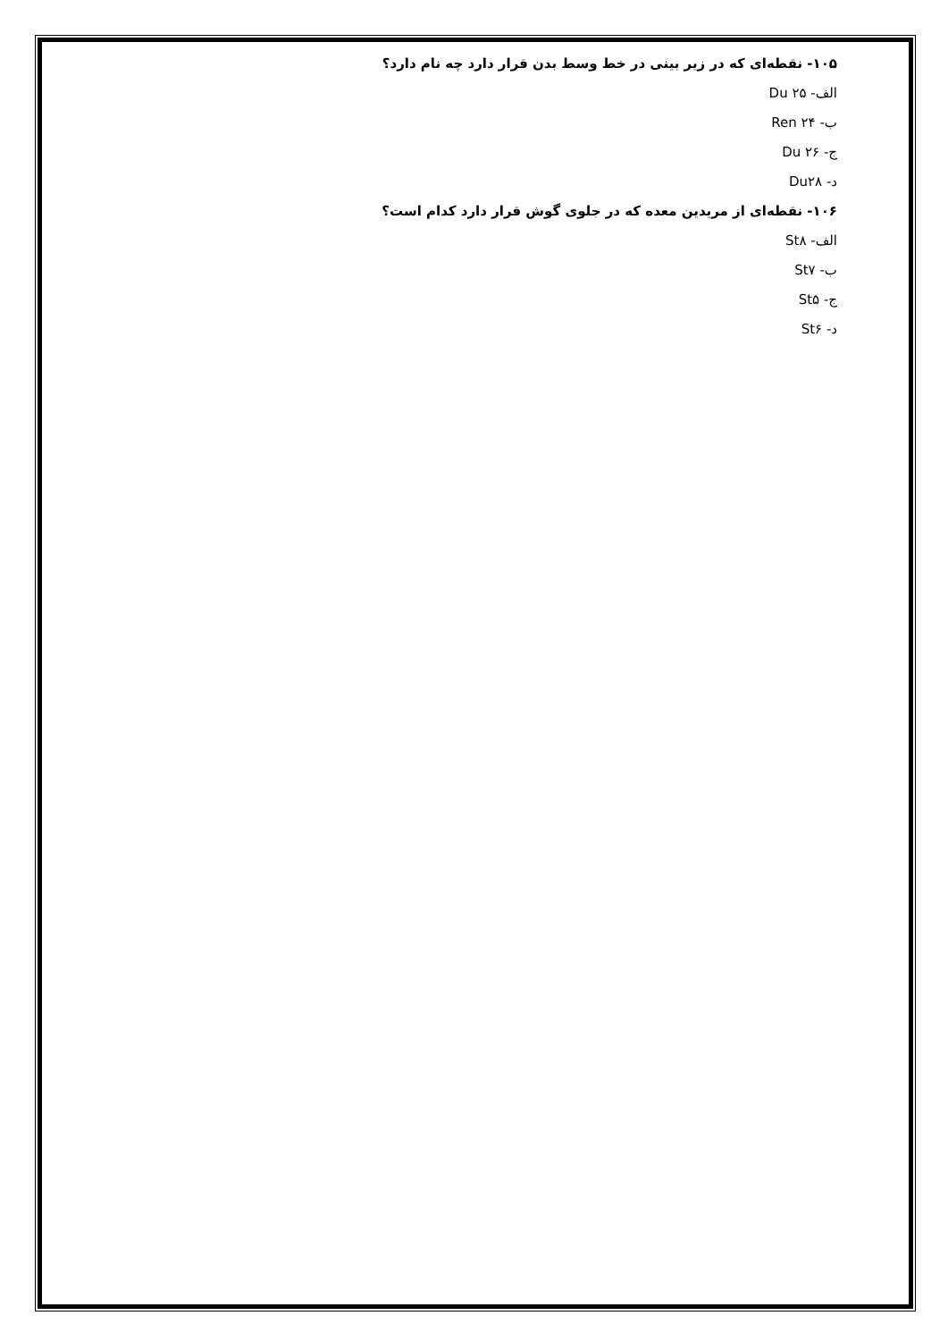۱۰۵- نقطه‌ای که در زیر بینی در خط وسط بدن قرار دارد چه نام دارد؟
الف- Du ۲۵
ب- Ren ۲۴
ج- Du ۲۶
د- Du۲۸
۱۰۶- نقطه‌ای از مریدین معده که در جلوی گوش قرار دارد کدام است؟
الف- St۸
ب- St۷
ج- St۵
د- St۶